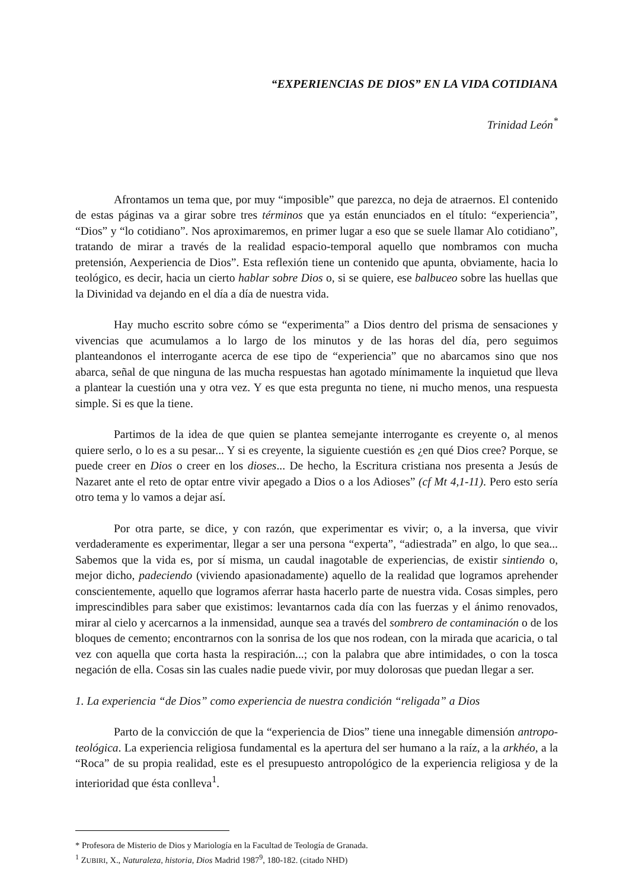“EXPERIENCIAS DE DIOS” EN LA VIDA COTIDIANA
Trinidad León<sup>*</sup>
Afrontamos un tema que, por muy “imposible” que parezca, no deja de atraernos. El contenido de estas páginas va a girar sobre tres términos que ya están enunciados en el título: “experiencia”, “Dios” y “lo cotidiano”. Nos aproximaremos, en primer lugar a eso que se suele llamar Alo cotidiano”, tratando de mirar a través de la realidad espacio-temporal aquello que nombramos con mucha pretensión, Aexperiencia de Dios”. Esta reflexión tiene un contenido que apunta, obviamente, hacia lo teológico, es decir, hacia un cierto hablar sobre Dios o, si se quiere, ese balbuceo sobre las huellas que la Divinidad va dejando en el día a día de nuestra vida.
Hay mucho escrito sobre cómo se “experimenta” a Dios dentro del prisma de sensaciones y vivencias que acumulamos a lo largo de los minutos y de las horas del día, pero seguimos planteandonos el interrogante acerca de ese tipo de “experiencia” que no abarcamos sino que nos abarca, señal de que ninguna de las mucha respuestas han agotado mínimamente la inquietud que lleva a plantear la cuestión una y otra vez. Y es que esta pregunta no tiene, ni mucho menos, una respuesta simple. Si es que la tiene.
Partimos de la idea de que quien se plantea semejante interrogante es creyente o, al menos quiere serlo, o lo es a su pesar... Y si es creyente, la siguiente cuestión es ¿en qué Dios cree? Porque, se puede creer en Dios o creer en los dioses... De hecho, la Escritura cristiana nos presenta a Jesús de Nazaret ante el reto de optar entre vivir apegado a Dios o a los Adioses” (cf Mt 4,1-11). Pero esto sería otro tema y lo vamos a dejar así.
Por otra parte, se dice, y con razón, que experimentar es vivir; o, a la inversa, que vivir verdaderamente es experimentar, llegar a ser una persona “experta”, “adiestrada” en algo, lo que sea... Sabemos que la vida es, por sí misma, un caudal inagotable de experiencias, de existir sintiendo o, mejor dicho, padeciendo (viviendo apasionadamente) aquello de la realidad que logramos aprehender conscientemente, aquello que logramos aferrar hasta hacerlo parte de nuestra vida. Cosas simples, pero imprescindibles para saber que existimos: levantarnos cada día con las fuerzas y el ánimo renovados, mirar al cielo y acercarnos a la inmensidad, aunque sea a través del sombrero de contaminación o de los bloques de cemento; encontrarnos con la sonrisa de los que nos rodean, con la mirada que acaricia, o tal vez con aquella que corta hasta la respiración...; con la palabra que abre intimidades, o con la tosca negación de ella. Cosas sin las cuales nadie puede vivir, por muy dolorosas que puedan llegar a ser.
1. La experiencia “de Dios” como experiencia de nuestra condición “religada” a Dios
Parto de la convicción de que la “experiencia de Dios” tiene una innegable dimensión antropo-teológica. La experiencia religiosa fundamental es la apertura del ser humano a la raíz, a la arkhéo, a la “Roca” de su propia realidad, este es el presupuesto antropológico de la experiencia religiosa y de la interioridad que ésta conlleva<sup>1</sup>.
* Profesora de Misterio de Dios y Mariología en la Facultad de Teología de Granada.
<sup>1</sup> ZUBIRI, X., Naturaleza, historia, Dios Madrid 1987<sup>9</sup>, 180-182. (citado NHD)